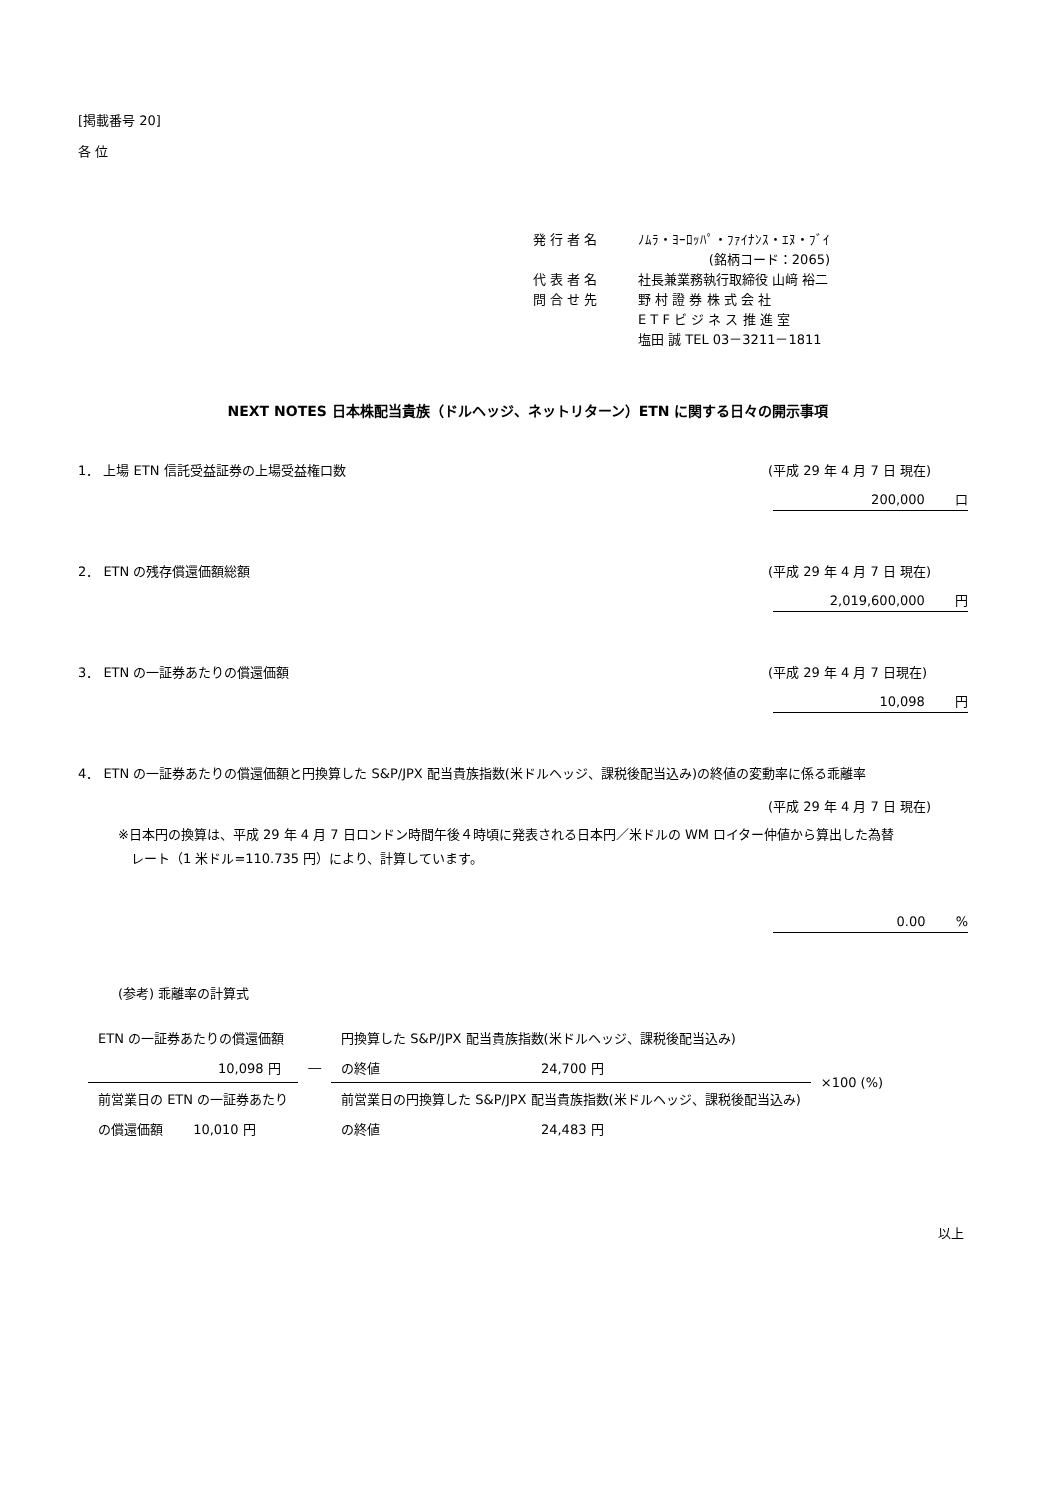[掲載番号 20]
各 位
| 発 行 者 名 | ﾉﾑﾗ・ﾖｰﾛｯﾊﾟ・ﾌｧｲﾅﾝｽ・ｴﾇ・ﾌﾞｲ |
| | (銘柄コード：2065) |
| 代 表 者 名 | 社長兼業務執行取締役 山﨑 裕二 |
| 問 合 せ 先 | 野 村 證 券 株 式 会 社 |
| | E T F ビ ジ ネ ス 推 進 室 |
| | 塩田 誠 TEL 03－3211－1811 |
NEXT NOTES 日本株配当貴族（ドルヘッジ、ネットリターン）ETN に関する日々の開示事項
1． 上場 ETN 信託受益証券の上場受益権口数 (平成 29 年 4 月 7 日 現在)
200,000 　　口
2． ETN の残存償還価額総額 (平成 29 年 4 月 7 日 現在)
2,019,600,000 　　円
3． ETN の一証券あたりの償還価額 (平成 29 年 4 月 7 日現在)
10,098 　　円
4． ETN の一証券あたりの償還価額と円換算した S&P/JPX 配当貴族指数(米ドルヘッジ、課税後配当込み)の終値の変動率に係る乖離率
(平成 29 年 4 月 7 日 現在)
※日本円の換算は、平成 29 年 4 月 7 日ロンドン時間午後４時頃に発表される日本円／米ドルの WM ロイター仲値から算出した為替
　レート（1 米ドル=110.735 円）により、計算しています。
0.00 　　%
(参考) 乖離率の計算式
| ETN の一証券あたりの償還価額 | | 円換算した S&P/JPX 配当貴族指数(米ドルヘッジ、課税後配当込み) | | ×100 (%) |
| 10,098 円 | ― | の終値 | 24,700 円 | |
| 前営業日の ETN の一証券あたり | | 前営業日の円換算した S&P/JPX 配当貴族指数(米ドルヘッジ、課税後配当込み) | | |
| の償還価額 10,010 円 | | の終値 | 24,483 円 | |
以上